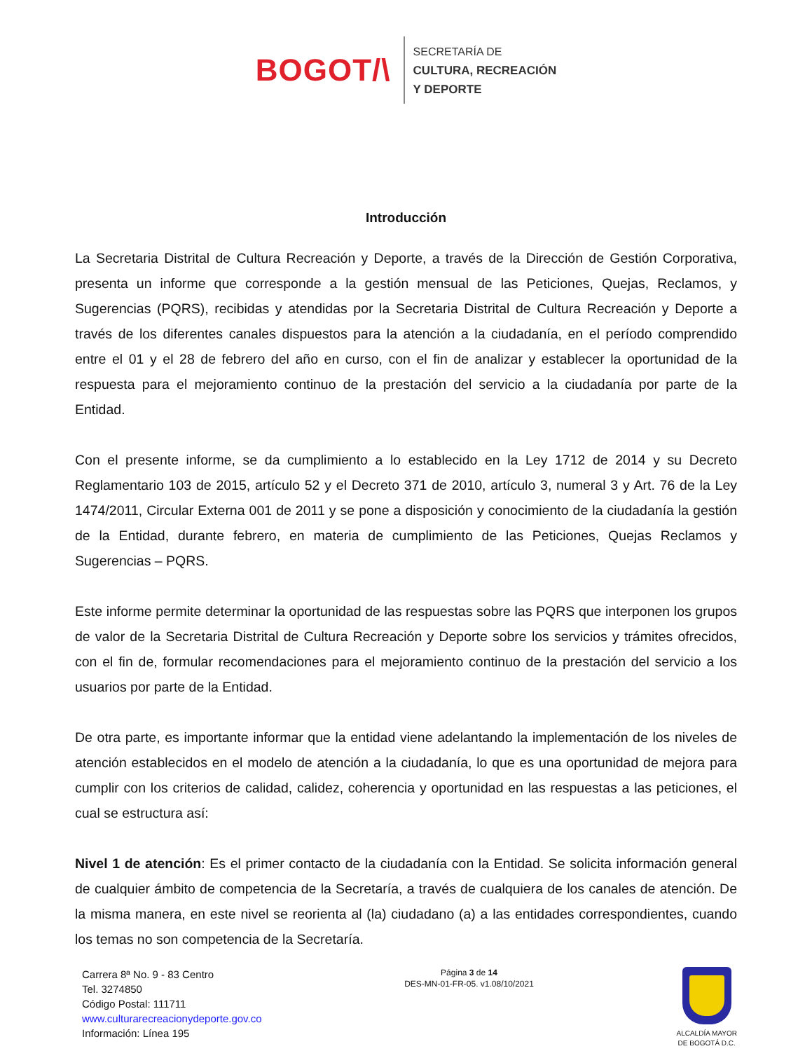BOGOT/\
SECRETARÍA DE
CULTURA, RECREACIÓN
Y DEPORTE
Introducción
La Secretaria Distrital de Cultura Recreación y Deporte, a través de la Dirección de Gestión Corporativa, presenta un informe que corresponde a la gestión mensual de las Peticiones, Quejas, Reclamos, y Sugerencias (PQRS), recibidas y atendidas por la Secretaria Distrital de Cultura Recreación y Deporte a través de los diferentes canales dispuestos para la atención a la ciudadanía, en el período comprendido entre el 01 y el 28 de febrero del año en curso, con el fin de analizar y establecer la oportunidad de la respuesta para el mejoramiento continuo de la prestación del servicio a la ciudadanía por parte de la Entidad.
Con el presente informe, se da cumplimiento a lo establecido en la Ley 1712 de 2014 y su Decreto Reglamentario 103 de 2015, artículo 52 y el Decreto 371 de 2010, artículo 3, numeral 3 y Art. 76 de la Ley 1474/2011, Circular Externa 001 de 2011 y se pone a disposición y conocimiento de la ciudadanía la gestión de la Entidad, durante febrero, en materia de cumplimiento de las Peticiones, Quejas Reclamos y Sugerencias – PQRS.
Este informe permite determinar la oportunidad de las respuestas sobre las PQRS que interponen los grupos de valor de la Secretaria Distrital de Cultura Recreación y Deporte sobre los servicios y trámites ofrecidos, con el fin de, formular recomendaciones para el mejoramiento continuo de la prestación del servicio a los usuarios por parte de la Entidad.
De otra parte, es importante informar que la entidad viene adelantando la implementación de los niveles de atención establecidos en el modelo de atención a la ciudadanía, lo que es una oportunidad de mejora para cumplir con los criterios de calidad, calidez, coherencia y oportunidad en las respuestas a las peticiones, el cual se estructura así:
Nivel 1 de atención: Es el primer contacto de la ciudadanía con la Entidad. Se solicita información general de cualquier ámbito de competencia de la Secretaría, a través de cualquiera de los canales de atención. De la misma manera, en este nivel se reorienta al (la) ciudadano (a) a las entidades correspondientes, cuando los temas no son competencia de la Secretaría.
Carrera 8ª No. 9 - 83 Centro
Tel. 3274850
Código Postal: 111711
www.culturarecreacionydeporte.gov.co
Información: Línea 195
Página 3 de 14
DES-MN-01-FR-05. v1.08/10/2021
ALCALDÍA MAYOR
DE BOGOTÁ D.C.